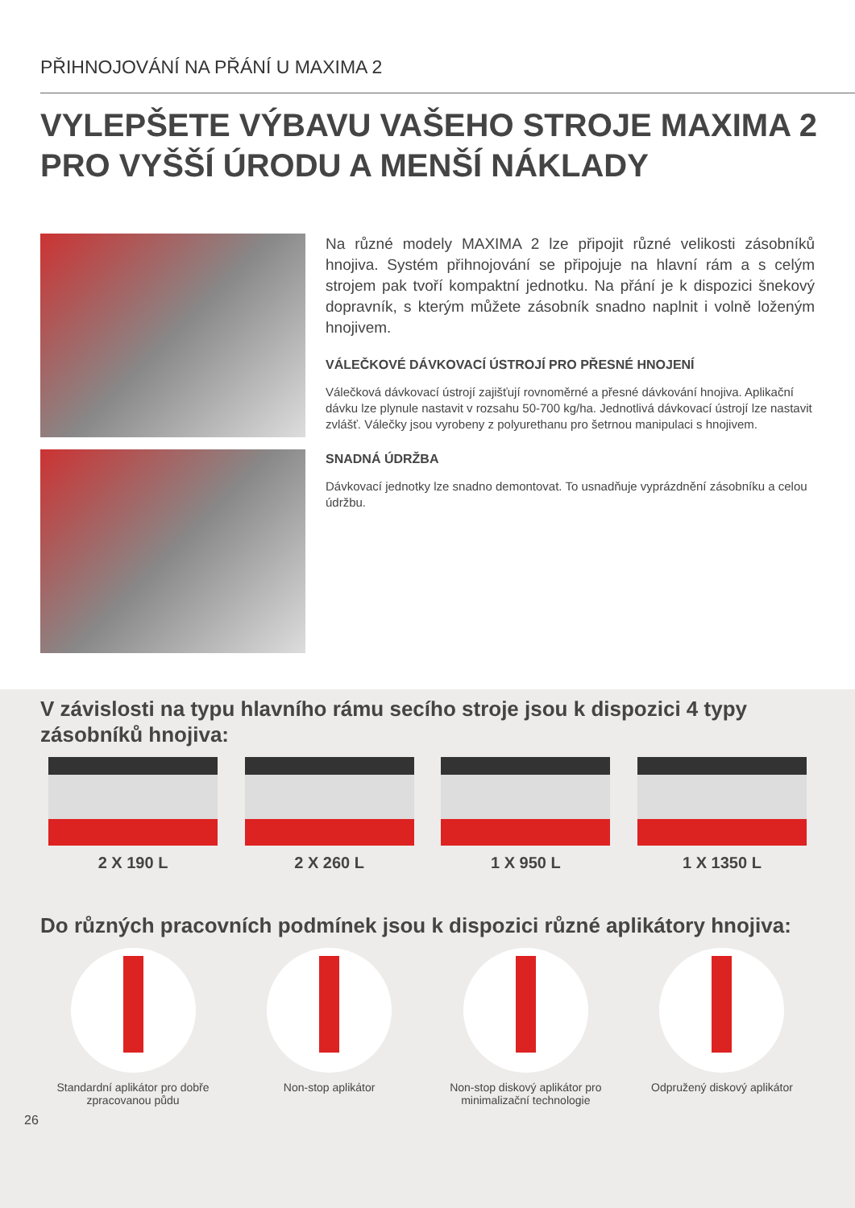PŘIHNOJOVÁNÍ NA PŘÁNÍ U MAXIMA 2
VYLEPŠETE VÝBAVU VAŠEHO STROJE MAXIMA 2 PRO VYŠŠÍ ÚRODU A MENŠÍ NÁKLADY
Na různé modely MAXIMA 2 lze připojit různé velikosti zásobníků hnojiva. Systém přihnojování se připojuje na hlavní rám a s celým strojem pak tvoří kompaktní jednotku. Na přání je k dispozici šnekový dopravník, s kterým můžete zásobník snadno naplnit i volně loženým hnojivem.
VÁLEČKOVÉ DÁVKOVACÍ ÚSTROJÍ PRO PŘESNÉ HNOJENÍ
Válečková dávkovací ústrojí zajišťují rovnoměrné a přesné dávkování hnojiva. Aplikační dávku lze plynule nastavit v rozsahu 50-700 kg/ha. Jednotlivá dávkovací ústrojí lze nastavit zvlášť. Válečky jsou vyrobeny z polyurethanu pro šetrnou manipulaci s hnojivem.
SNADNÁ ÚDRŽBA
Dávkovací jednotky lze snadno demontovat. To usnadňuje vyprázdnění zásobníku a celou údržbu.
V závislosti na typu hlavního rámu secího stroje jsou k dispozici 4 typy zásobníků hnojiva:
2 X 190 L 2 X 260 L 1 X 950 L 1 X 1350 L
Do různých pracovních podmínek jsou k dispozici různé aplikátory hnojiva:
Standardní aplikátor pro dobře zpracovanou půdu
Non-stop aplikátor Non-stop diskový aplikátor pro minimalizační technologie
Odpružený diskový aplikátor
26